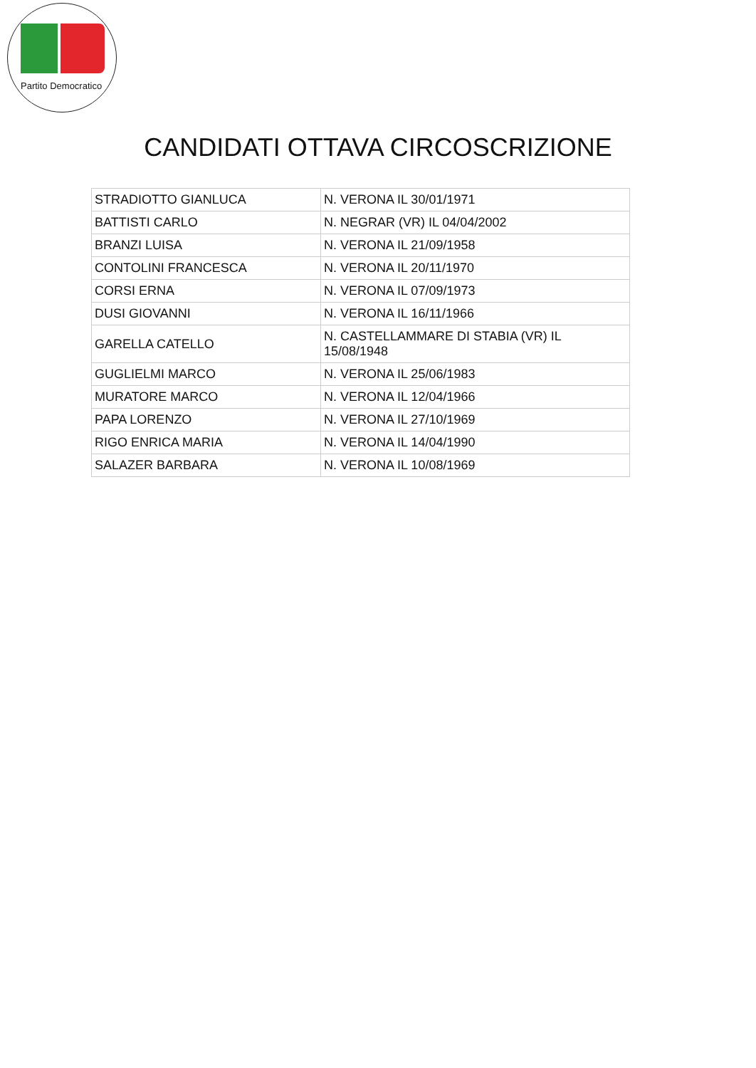Partito Democratico
CANDIDATI OTTAVA CIRCOSCRIZIONE
| STRADIOTTO GIANLUCA | N. VERONA IL 30/01/1971 |
| BATTISTI CARLO | N. NEGRAR (VR) IL 04/04/2002 |
| BRANZI LUISA | N. VERONA IL 21/09/1958 |
| CONTOLINI FRANCESCA | N. VERONA IL 20/11/1970 |
| CORSI ERNA | N. VERONA IL 07/09/1973 |
| DUSI GIOVANNI | N. VERONA IL 16/11/1966 |
| GARELLA CATELLO | N. CASTELLAMMARE DI STABIA (VR) IL 15/08/1948 |
| GUGLIELMI MARCO | N. VERONA IL 25/06/1983 |
| MURATORE MARCO | N. VERONA IL 12/04/1966 |
| PAPA LORENZO | N. VERONA IL 27/10/1969 |
| RIGO ENRICA MARIA | N. VERONA IL 14/04/1990 |
| SALAZER BARBARA | N. VERONA IL 10/08/1969 |